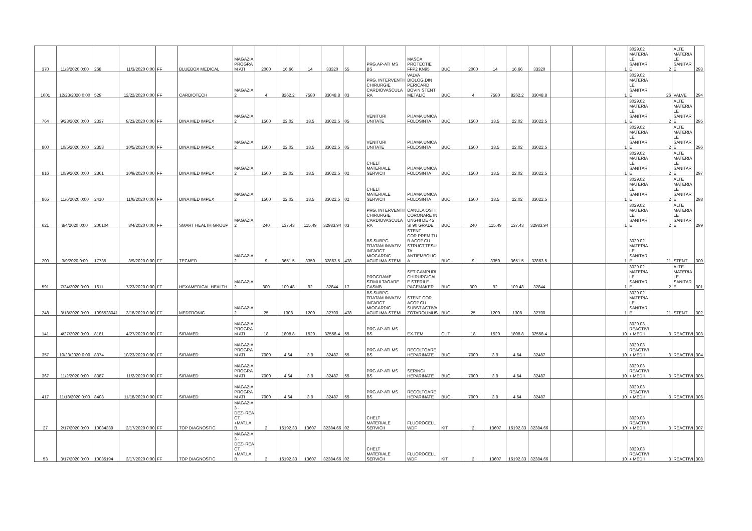| 370 | 11/3/2020 0:00 | 268 | 11/3/2020 0:00 | FF | BLUEBOX MEDICAL | MAGAZIA PROGRA M ATI | 2000 | 16.66 | 14 | 33320 | 55 | PRG.AP-ATI MS BS | MASCA PROTECTIE FFP2 KN95 | BUC | 2000 | 14 | 16.66 | 33320 | | | 1 | 3029.02 MATERIA LE SANITAR E | 2 | ALTE MATERIA LE SANITAR E | 293 |
| 1001 | 12/23/2020 0:00 | 529 | 12/22/2020 0:00 | FF | CARDIOTECH | MAGAZIA 2 | 4 | 8262.2 | 7580 | 33048.8 | 03 | PRG. INTERVENTII CHIRURGIE CARDIOVASCULA RA | VALVA BIOLOG.DIN PERICARD BOVIN STENT METALIC | BUC | 4 | 7580 | 8262.2 | 33048.8 | | | 1 | 3029.02 MATERIA LE SANITAR E | 26 | VALVE | 294 |
| 764 | 9/23/2020 0:00 | 2337 | 9/23/2020 0:00 | FF | DINA MED IMPEX | MAGAZIA 2 | 1500 | 22.02 | 18.5 | 33022.5 | 05 | VENITURI UNITATE | PIJAMA UNICA FOLOSINTA | BUC | 1500 | 18.5 | 22.02 | 33022.5 | | | 1 | 3029.02 MATERIA LE SANITAR E | 2 | ALTE MATERIA LE SANITAR E | 295 |
| 800 | 10/5/2020 0:00 | 2353 | 10/5/2020 0:00 | FF | DINA MED IMPEX | MAGAZIA 2 | 1500 | 22.02 | 18.5 | 33022.5 | 05 | VENITURI UNITATE | PIJAMA UNICA FOLOSINTA | BUC | 1500 | 18.5 | 22.02 | 33022.5 | | | 1 | 3029.02 MATERIA LE SANITAR E | 2 | ALTE MATERIA LE SANITAR E | 296 |
| 816 | 10/9/2020 0:00 | 2361 | 10/9/2020 0:00 | FF | DINA MED IMPEX | MAGAZIA 2 | 1500 | 22.02 | 18.5 | 33022.5 | 02 | CHELT MATERIALE SERVICII | PIJAMA UNICA FOLOSINTA | BUC | 1500 | 18.5 | 22.02 | 33022.5 | | | 1 | 3029.02 MATERIA LE SANITAR E | 2 | ALTE MATERIA LE SANITAR E | 297 |
| 865 | 11/6/2020 0:00 | 2410 | 11/6/2020 0:00 | FF | DINA MED IMPEX | MAGAZIA 2 | 1500 | 22.02 | 18.5 | 33022.5 | 02 | CHELT MATERIALE SERVICII | PIJAMA UNICA FOLOSINTA | BUC | 1500 | 18.5 | 22.02 | 33022.5 | | | 1 | 3029.02 MATERIA LE SANITAR E | 2 | ALTE MATERIA LE SANITAR E | 298 |
| 621 | 8/4/2020 0:00 | 200104 | 8/4/2020 0:00 | FF | SMART HEALTH GROUP | MAGAZIA 2 | 240 | 137.43 | 115.49 | 32983.94 | 03 | PRG. INTERVENTII CHIRURGIE CARDIOVASCULA RA | CANULA OSTII CORONARE IN UNGHI DE 45 SI 90 GRADE | BUC | 240 | 115.49 | 137.43 | 32983.94 | | | 1 | 3029.02 MATERIA LE SANITAR E | 2 | ALTE MATERIA LE SANITAR E | 299 |
| 200 | 3/9/2020 0:00 | 17735 | 3/9/2020 0:00 | FF | TECMED | MAGAZIA 2 | 9 | 3651.5 | 3350 | 32863.5 | 478 | BS SUBPG TRATAM INVAZIV INFARCT MIOCARDIC ACUT-IMA-STEMI | STENT COR.PREM.TU B.ACOP.CU STRUCT.TESU TA ANTIEMBOLIC A | BUC | 9 | 3350 | 3651.5 | 32863.5 | | | 1 | 3029.02 MATERIA LE SANITAR E | 21 | STENT | 300 |
| 591 | 7/24/2020 0:00 | 1611 | 7/23/2020 0:00 | FF | HEXAMEDICAL HEALTH | MAGAZIA 2 | 300 | 109.48 | 92 | 32844 | 17 | PROGRAME STIMULTAOARE CASMB | SET CAMPURI CHIRURGICAL E STERILE - PACEMAKER | BUC | 300 | 92 | 109.48 | 32844 | | | 1 | 3029.02 MATERIA LE SANITAR E | 2 | ALTE MATERIA LE SANITAR E | 301 |
| 248 | 3/18/2020 0:00 | 1096528041 | 3/18/2020 0:00 | FF | MEDTRONIC | MAGAZIA 2 | 25 | 1308 | 1200 | 32700 | 478 | BS SUBPG TRATAM INVAZIV INFARCT MIOCARDIC ACUT-IMA-STEMI | STENT COR. ACOP.CU SUBST.ACTIVA ZOTAROLIMUS | BUC | 25 | 1200 | 1308 | 32700 | | | 1 | 3029.02 MATERIA LE SANITAR E | 21 | STENT | 302 |
| 141 | 4/27/2020 0:00 | 8181 | 4/27/2020 0:00 | FF | SIRAMED | MAGAZIA PROGRA M ATI | 18 | 1808.8 | 1520 | 32558.4 | 55 | PRG.AP-ATI MS BS | EX-TEM | CUT | 18 | 1520 | 1808.8 | 32558.4 | | | 10 | 3029.03 REACTIVI + MEDII | 3 | REACTIVI | 303 |
| 357 | 10/23/2020 0:00 | 8374 | 10/23/2020 0:00 | FF | SIRAMED | MAGAZIA PROGRA M ATI | 7000 | 4.64 | 3.9 | 32487 | 55 | PRG.AP-ATI MS BS | RECOLTOARE HEPARINATE | BUC | 7000 | 3.9 | 4.64 | 32487 | | | 10 | 3029.03 REACTIVI + MEDII | 3 | REACTIVI | 304 |
| 367 | 11/2/2020 0:00 | 8387 | 11/2/2020 0:00 | FF | SIRAMED | MAGAZIA PROGRA M ATI | 7000 | 4.64 | 3.9 | 32487 | 55 | PRG.AP-ATI MS BS | SERINGI HEPARINATE | BUC | 7000 | 3.9 | 4.64 | 32487 | | | 10 | 3029.03 REACTIVI + MEDII | 3 | REACTIVI | 305 |
| 417 | 11/18/2020 0:00 | 8408 | 11/18/2020 0:00 | FF | SIRAMED | MAGAZIA PROGRA M ATI | 7000 | 4.64 | 3.9 | 32487 | 55 | PRG.AP-ATI MS BS | RECOLTOARE HEPARINATE | BUC | 7000 | 3.9 | 4.64 | 32487 | | | 10 | 3029.03 REACTIVI + MEDII | 3 | REACTIVI | 306 |
| 27 | 2/17/2020 0:00 | 10034339 | 2/17/2020 0:00 | FF | TOP DIAGNOSTIC | MAGAZIA 3 - DEZ+REA CT. +MAT.LA B. | 2 | 16192.33 | 13607 | 32384.66 | 02 | CHELT MATERIALE SERVICII | FLUOROCELL WDF | KIT | 2 | 13607 | 16192.33 | 32384.66 | | | 10 | 3029.03 REACTIVI + MEDII | 3 | REACTIVI | 307 |
| 53 | 3/17/2020 0:00 | 10035194 | 3/17/2020 0:00 | FF | TOP DIAGNOSTIC | MAGAZIA 3 - DEZ+REA CT. +MAT.LA B. | 2 | 16192.33 | 13607 | 32384.66 | 02 | CHELT MATERIALE SERVICII | FLUOROCELL WDF | KIT | 2 | 13607 | 16192.33 | 32384.66 | | | 10 | 3029.03 REACTIVI + MEDII | 3 | REACTIVI | 308 |